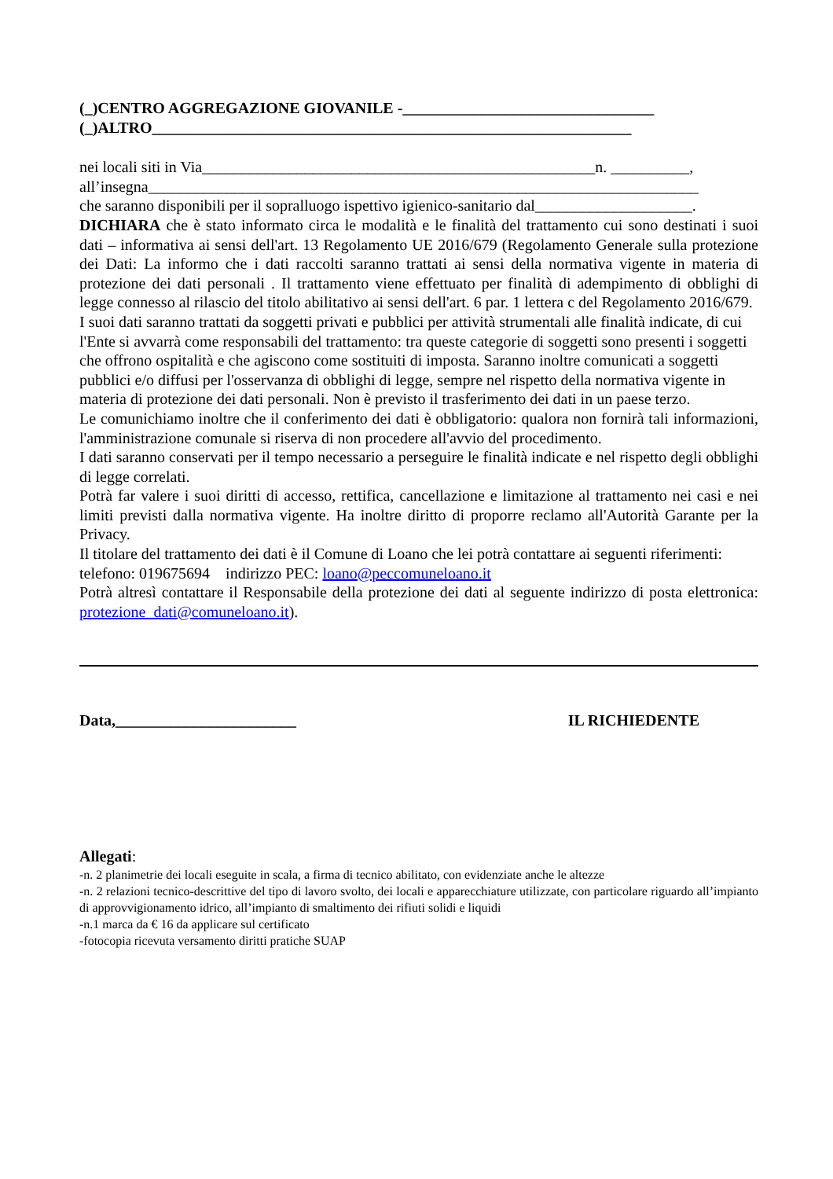(_)CENTRO AGGREGAZIONE GIOVANILE -________________________________
(_)ALTRO_____________________________________________________________
nei locali siti in Via__________________________________________________n. __________,
all’insegna______________________________________________________________________
che saranno disponibili per il sopralluogo ispettivo igienico-sanitario dal____________________.
DICHIARA che è stato informato circa le modalità e le finalità del trattamento cui sono destinati i suoi dati – informativa ai sensi dell'art. 13 Regolamento UE 2016/679 (Regolamento Generale sulla protezione dei Dati: La informo che i dati raccolti saranno trattati ai sensi della normativa vigente in materia di protezione dei dati personali . Il trattamento viene effettuato per finalità di adempimento di obblighi di legge connesso al rilascio del titolo abilitativo ai sensi dell'art. 6 par. 1 lettera c del Regolamento 2016/679.
I suoi dati saranno trattati da soggetti privati e pubblici per attività strumentali alle finalità indicate, di cui l'Ente si avvarrà come responsabili del trattamento: tra queste categorie di soggetti sono presenti i soggetti che offrono ospitalità e che agiscono come sostituiti di imposta. Saranno inoltre comunicati a soggetti pubblici e/o diffusi per l'osservanza di obblighi di legge, sempre nel rispetto della normativa vigente in materia di protezione dei dati personali. Non è previsto il trasferimento dei dati in un paese terzo.
Le comunichiamo inoltre che il conferimento dei dati è obbligatorio: qualora non fornirà tali informazioni, l'amministrazione comunale si riserva di non procedere all'avvio del procedimento.
I dati saranno conservati per il tempo necessario a perseguire le finalità indicate e nel rispetto degli obblighi di legge correlati.
Potrà far valere i suoi diritti di accesso, rettifica, cancellazione e limitazione al trattamento nei casi e nei limiti previsti dalla normativa vigente. Ha inoltre diritto di proporre reclamo all'Autorità Garante per la Privacy.
Il titolare del trattamento dei dati è il Comune di Loano che lei potrà contattare ai seguenti riferimenti:
telefono: 019675694 indirizzo PEC: loano@peccomuneloano.it
Potrà altresì contattare il Responsabile della protezione dei dati al seguente indirizzo di posta elettronica: protezione_dati@comuneloano.it).
Data,_______________________ IL RICHIEDENTE
Allegati:
-n. 2 planimetrie dei locali eseguite in scala, a firma di tecnico abilitato, con evidenziate anche le altezze
-n. 2 relazioni tecnico-descrittive del tipo di lavoro svolto, dei locali e apparecchiature utilizzate, con particolare riguardo all’impianto di approvvigionamento idrico, all’impianto di smaltimento dei rifiuti solidi e liquidi
-n.1 marca da € 16 da applicare sul certificato
-fotocopia ricevuta versamento diritti pratiche SUAP